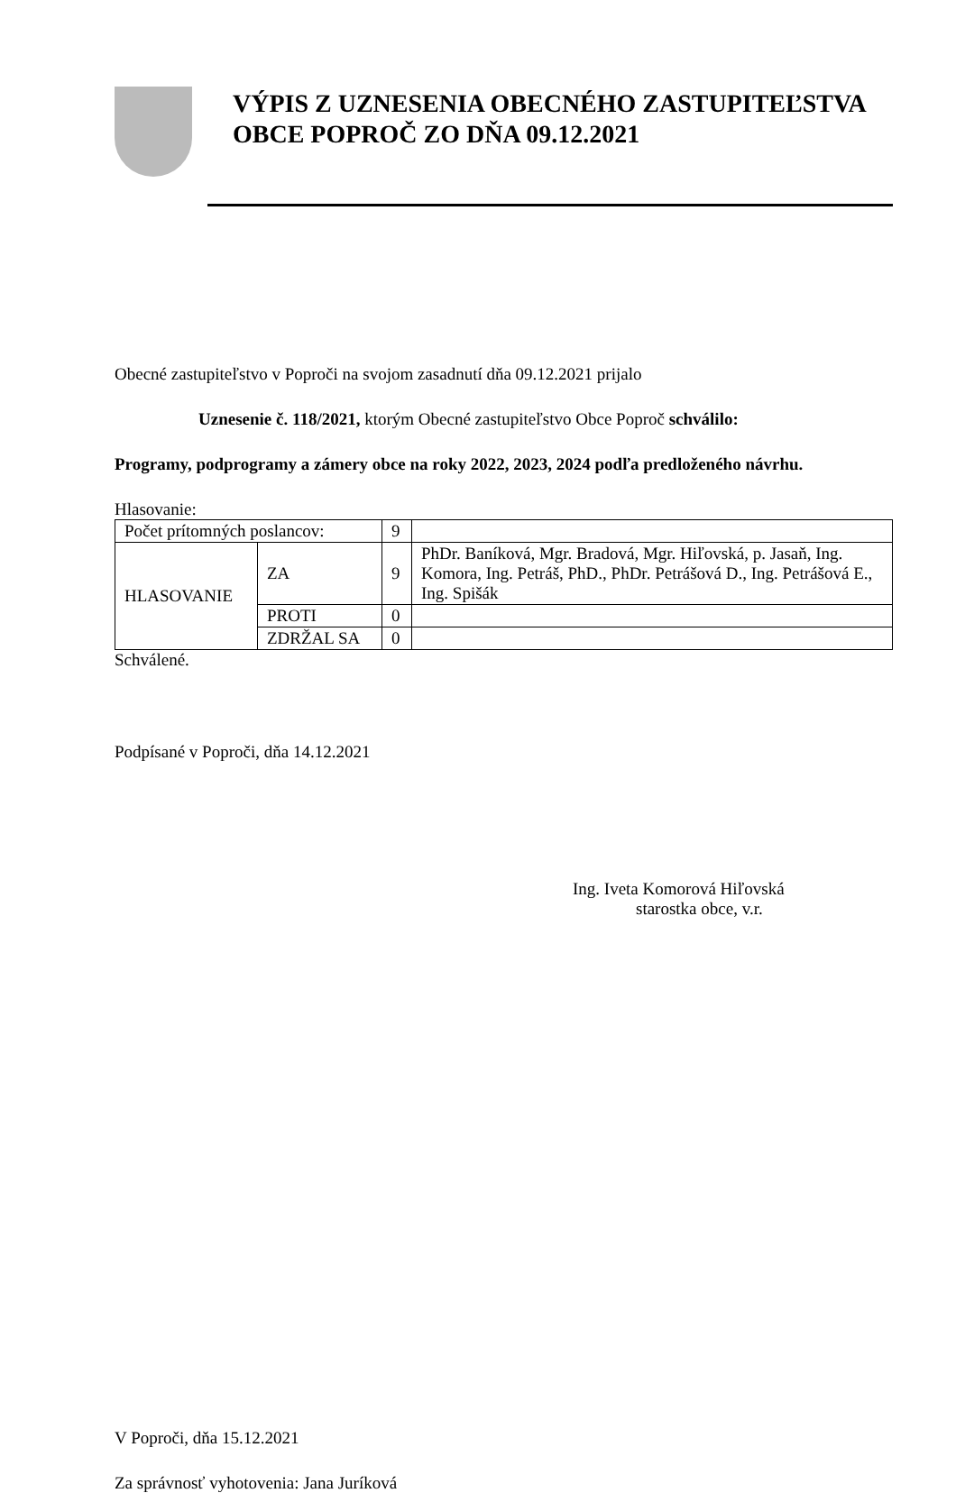VÝPIS Z UZNESENIA OBECNÉHO ZASTUPITEĽSTVA
OBCE POPROČ ZO DŇA 09.12.2021
Obecné zastupiteľstvo v Poproči na svojom zasadnutí dňa 09.12.2021 prijalo
Uznesenie č. 118/2021, ktorým Obecné zastupiteľstvo Obce Poproč schválilo:
Programy, podprogramy a zámery obce na roky 2022, 2023, 2024 podľa predloženého návrhu.
Hlasovanie:
| Počet prítomných poslancov: | | 9 | |
| HLASOVANIE | ZA | 9 | PhDr. Baníková, Mgr. Bradová, Mgr. Hiľovská, p. Jasaň, Ing. Komora, Ing. Petráš, PhD., PhDr. Petrášová D., Ing. Petrášová E., Ing. Spišák |
| | PROTI | 0 | |
| | ZDRŽAL SA | 0 | |
Schválené.
Podpísané v Poproči, dňa 14.12.2021
Ing. Iveta Komorová Hiľovská
starostka obce, v.r.
V Poproči, dňa 15.12.2021
Za správnosť vyhotovenia: Jana Juríková